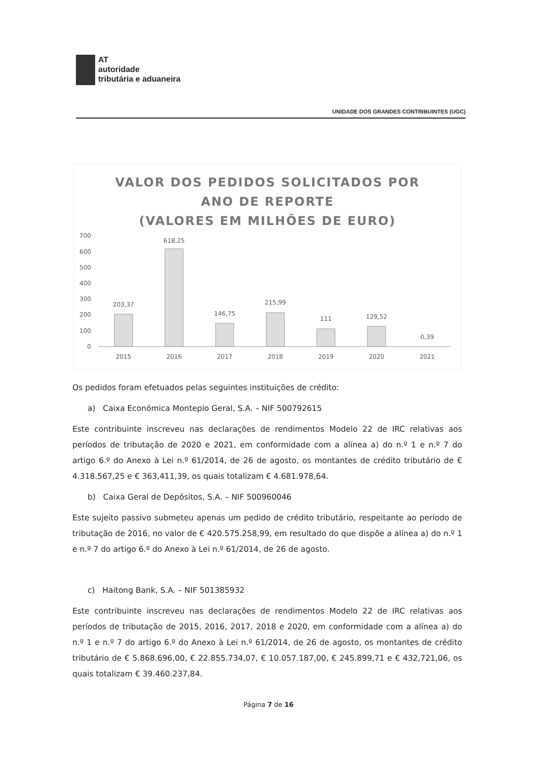AT
autoridade
tributária e aduaneira
UNIDADE DOS GRANDES CONTRIBUINTES (UGC)
VALOR DOS PEDIDOS SOLICITADOS POR
ANO DE REPORTE
(VALORES EM MILHÕES DE EURO)
700
600
500
400
300
200
100
0
203,37
618,25
146,75
215,99
111
129,52
0,39
2015
2016
2017
2018
2019
2020
2021
Os pedidos foram efetuados pelas seguintes instituições de crédito:
a) Caixa Económica Montepio Geral, S.A. – NIF 500792615
Este contribuinte inscreveu nas declarações de rendimentos Modelo 22 de IRC relativas aos períodos de tributação de 2020 e 2021, em conformidade com a alínea a) do n.º 1 e n.º 7 do artigo 6.º do Anexo à Lei n.º 61/2014, de 26 de agosto, os montantes de crédito tributário de € 4.318.567,25 e € 363,411,39, os quais totalizam € 4.681.978,64.
b) Caixa Geral de Depósitos, S.A. – NIF 500960046
Este sujeito passivo submeteu apenas um pedido de crédito tributário, respeitante ao período de tributação de 2016, no valor de € 420.575.258,99, em resultado do que dispõe a alínea a) do n.º 1 e n.º 7 do artigo 6.º do Anexo à Lei n.º 61/2014, de 26 de agosto.
c) Haitong Bank, S.A. – NIF 501385932
Este contribuinte inscreveu nas declarações de rendimentos Modelo 22 de IRC relativas aos períodos de tributação de 2015, 2016, 2017, 2018 e 2020, em conformidade com a alínea a) do n.º 1 e n.º 7 do artigo 6.º do Anexo à Lei n.º 61/2014, de 26 de agosto, os montantes de crédito tributário de € 5.868.696,00, € 22.855.734,07, € 10.057.187,00, € 245.899,71 e € 432,721,06, os quais totalizam € 39.460.237,84.
Página 7 de 16